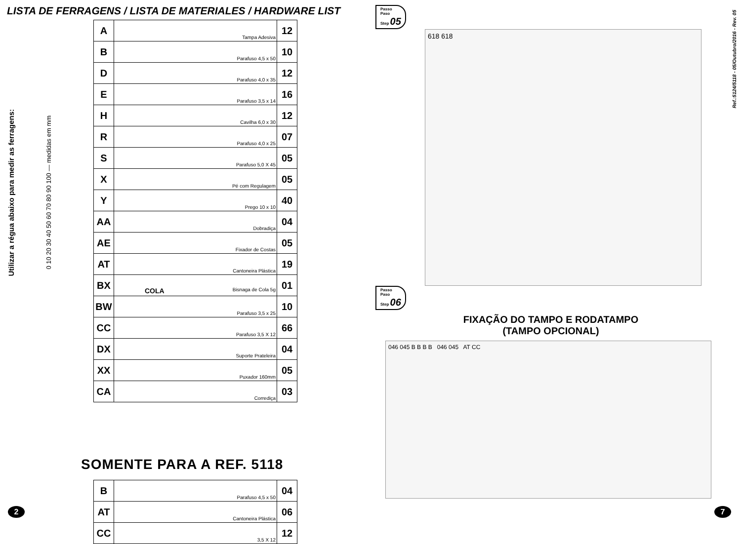LISTA DE FERRAGENS / LISTA DE MATERIALES / HARDWARE LIST
Utilizar a régua abaixo para medir as ferragens:
0 10 20 30 40 50 60 70 80 90 100 — medidas em mm
| A | Tampa Adesiva | 12 |
| B | Parafuso 4,5 x 50 | 10 |
| D | Parafuso 4,0 x 35 | 12 |
| E | Parafuso 3,5 x 14 | 16 |
| H | Cavilha 6,0 x 30 | 12 |
| R | Parafuso 4,0 x 25 | 07 |
| S | Parafuso 5,0 X 45 | 05 |
| X | Pé com Regulagem | 05 |
| Y | Prego 10 x 10 | 40 |
| AA | Dobradiça | 04 |
| AE | Fixador de Costas | 05 |
| AT | Cantoneira Plástica | 19 |
| BX | COLA Bisnaga de Cola 5g | 01 |
| BW | Parafuso 3,5 x 25 | 10 |
| CC | Parafuso 3,5 X 12 | 66 |
| DX | Suporte Prateleira | 04 |
| XX | Puxador 160mm | 05 |
| CA | Corrediça | 03 |
SOMENTE PARA A REF. 5118
| B | Parafuso 4,5 x 50 | 04 |
| AT | Cantoneira Plástica | 06 |
| CC | 3,5 X 12 | 12 |
2
Ref.:5124/5118 - 05/Outubro/2016 - Rev. 05
Passo
Paso
Step 05
618 618
Passo
Paso
Step 06
FIXAÇÃO DO TAMPO E RODATAMPO
(TAMPO OPCIONAL)
046 045 B B B B 046 045 AT CC
7